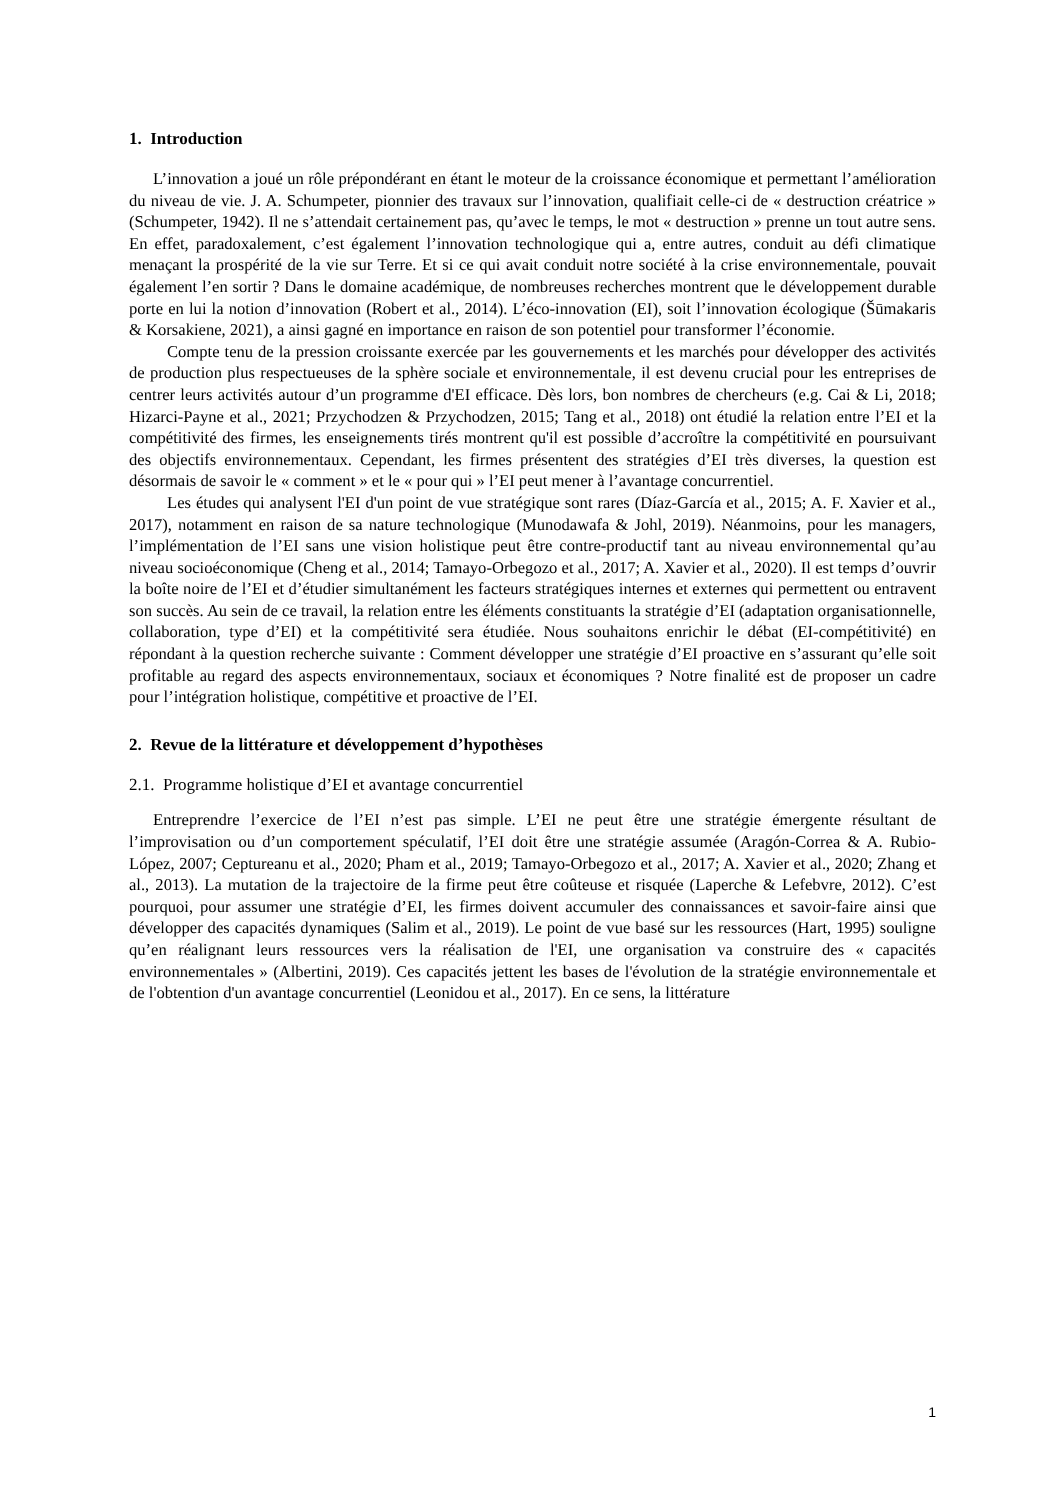1. Introduction
L’innovation a joué un rôle prépondérant en étant le moteur de la croissance économique et permettant l’amélioration du niveau de vie. J. A. Schumpeter, pionnier des travaux sur l’innovation, qualifiait celle-ci de « destruction créatrice » (Schumpeter, 1942). Il ne s’attendait certainement pas, qu’avec le temps, le mot « destruction » prenne un tout autre sens. En effet, paradoxalement, c’est également l’innovation technologique qui a, entre autres, conduit au défi climatique menaçant la prospérité de la vie sur Terre. Et si ce qui avait conduit notre société à la crise environnementale, pouvait également l’en sortir ? Dans le domaine académique, de nombreuses recherches montrent que le développement durable porte en lui la notion d’innovation (Robert et al., 2014). L’éco-innovation (EI), soit l’innovation écologique (Šūmakaris & Korsakiene, 2021), a ainsi gagné en importance en raison de son potentiel pour transformer l’économie.
Compte tenu de la pression croissante exercée par les gouvernements et les marchés pour développer des activités de production plus respectueuses de la sphère sociale et environnementale, il est devenu crucial pour les entreprises de centrer leurs activités autour d’un programme d'EI efficace. Dès lors, bon nombres de chercheurs (e.g. Cai & Li, 2018; Hizarci-Payne et al., 2021; Przychodzen & Przychodzen, 2015; Tang et al., 2018) ont étudié la relation entre l’EI et la compétitivité des firmes, les enseignements tirés montrent qu'il est possible d’accroître la compétitivité en poursuivant des objectifs environnementaux. Cependant, les firmes présentent des stratégies d’EI très diverses, la question est désormais de savoir le « comment » et le « pour qui » l’EI peut mener à l’avantage concurrentiel.
Les études qui analysent l'EI d'un point de vue stratégique sont rares (Díaz-García et al., 2015; A. F. Xavier et al., 2017), notamment en raison de sa nature technologique (Munodawafa & Johl, 2019). Néanmoins, pour les managers, l’implémentation de l’EI sans une vision holistique peut être contre-productif tant au niveau environnemental qu’au niveau socioéconomique (Cheng et al., 2014; Tamayo-Orbegozo et al., 2017; A. Xavier et al., 2020). Il est temps d’ouvrir la boîte noire de l’EI et d’étudier simultanément les facteurs stratégiques internes et externes qui permettent ou entravent son succès. Au sein de ce travail, la relation entre les éléments constituants la stratégie d’EI (adaptation organisationnelle, collaboration, type d’EI) et la compétitivité sera étudiée. Nous souhaitons enrichir le débat (EI-compétitivité) en répondant à la question recherche suivante : Comment développer une stratégie d’EI proactive en s’assurant qu’elle soit profitable au regard des aspects environnementaux, sociaux et économiques ? Notre finalité est de proposer un cadre pour l’intégration holistique, compétitive et proactive de l’EI.
2. Revue de la littérature et développement d’hypothèses
2.1. Programme holistique d’EI et avantage concurrentiel
Entreprendre l’exercice de l’EI n’est pas simple. L’EI ne peut être une stratégie émergente résultant de l’improvisation ou d’un comportement spéculatif, l’EI doit être une stratégie assumée (Aragón-Correa & A. Rubio-López, 2007; Ceptureanu et al., 2020; Pham et al., 2019; Tamayo-Orbegozo et al., 2017; A. Xavier et al., 2020; Zhang et al., 2013). La mutation de la trajectoire de la firme peut être coûteuse et risquée (Laperche & Lefebvre, 2012). C’est pourquoi, pour assumer une stratégie d’EI, les firmes doivent accumuler des connaissances et savoir-faire ainsi que développer des capacités dynamiques (Salim et al., 2019). Le point de vue basé sur les ressources (Hart, 1995) souligne qu’en réalignant leurs ressources vers la réalisation de l'EI, une organisation va construire des « capacités environnementales » (Albertini, 2019). Ces capacités jettent les bases de l'évolution de la stratégie environnementale et de l'obtention d'un avantage concurrentiel (Leonidou et al., 2017). En ce sens, la littérature
1